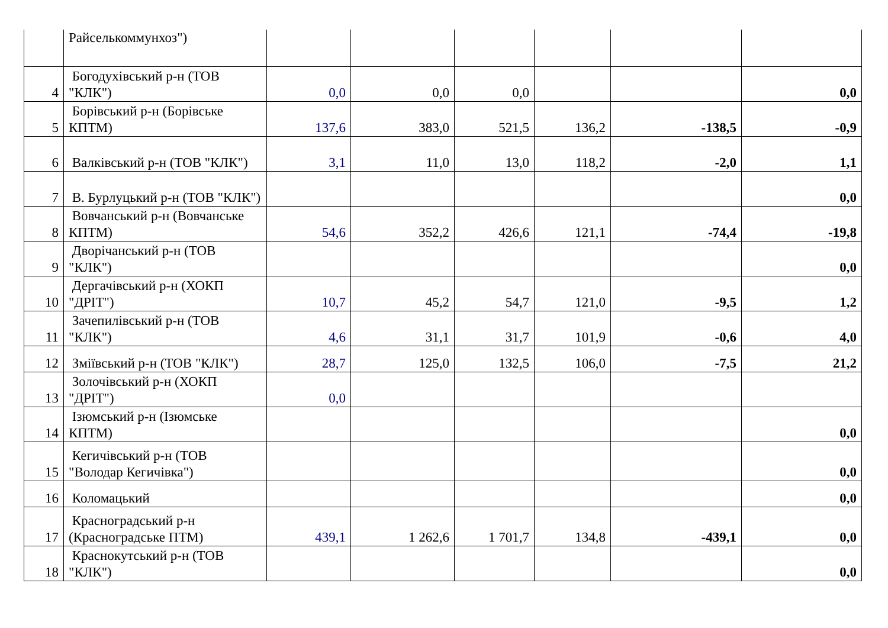| | Райселькоммунхоз") | | | | | | |
| 4 | Богодухівський р-н (ТОВ "КЛК") | 0,0 | 0,0 | 0,0 | | | 0,0 |
| 5 | Борівський р-н (Борівське КПТМ) | 137,6 | 383,0 | 521,5 | 136,2 | -138,5 | -0,9 |
| 6 | Валківський р-н (ТОВ "КЛК") | 3,1 | 11,0 | 13,0 | 118,2 | -2,0 | 1,1 |
| 7 | В. Бурлуцький р-н (ТОВ "КЛК") | | | | | | 0,0 |
| 8 | Вовчанський р-н (Вовчанське КПТМ) | 54,6 | 352,2 | 426,6 | 121,1 | -74,4 | -19,8 |
| 9 | Дворічанський р-н (ТОВ "КЛК") | | | | | | 0,0 |
| 10 | Дергачівський р-н (ХОКП "ДРІТ") | 10,7 | 45,2 | 54,7 | 121,0 | -9,5 | 1,2 |
| 11 | Зачепилівський р-н (ТОВ "КЛК") | 4,6 | 31,1 | 31,7 | 101,9 | -0,6 | 4,0 |
| 12 | Зміївський р-н (ТОВ "КЛК") | 28,7 | 125,0 | 132,5 | 106,0 | -7,5 | 21,2 |
| 13 | Золочівський р-н (ХОКП "ДРІТ") | 0,0 | | | | | |
| 14 | Ізюмський р-н (Ізюмське КПТМ) | | | | | | 0,0 |
| 15 | Кегичівський р-н (ТОВ "Володар Кегичівка") | | | | | | 0,0 |
| 16 | Коломацький | | | | | | 0,0 |
| 17 | Красноградський р-н (Красноградське ПТМ) | 439,1 | 1 262,6 | 1 701,7 | 134,8 | -439,1 | 0,0 |
| 18 | Краснокутський р-н (ТОВ "КЛК") | | | | | | 0,0 |